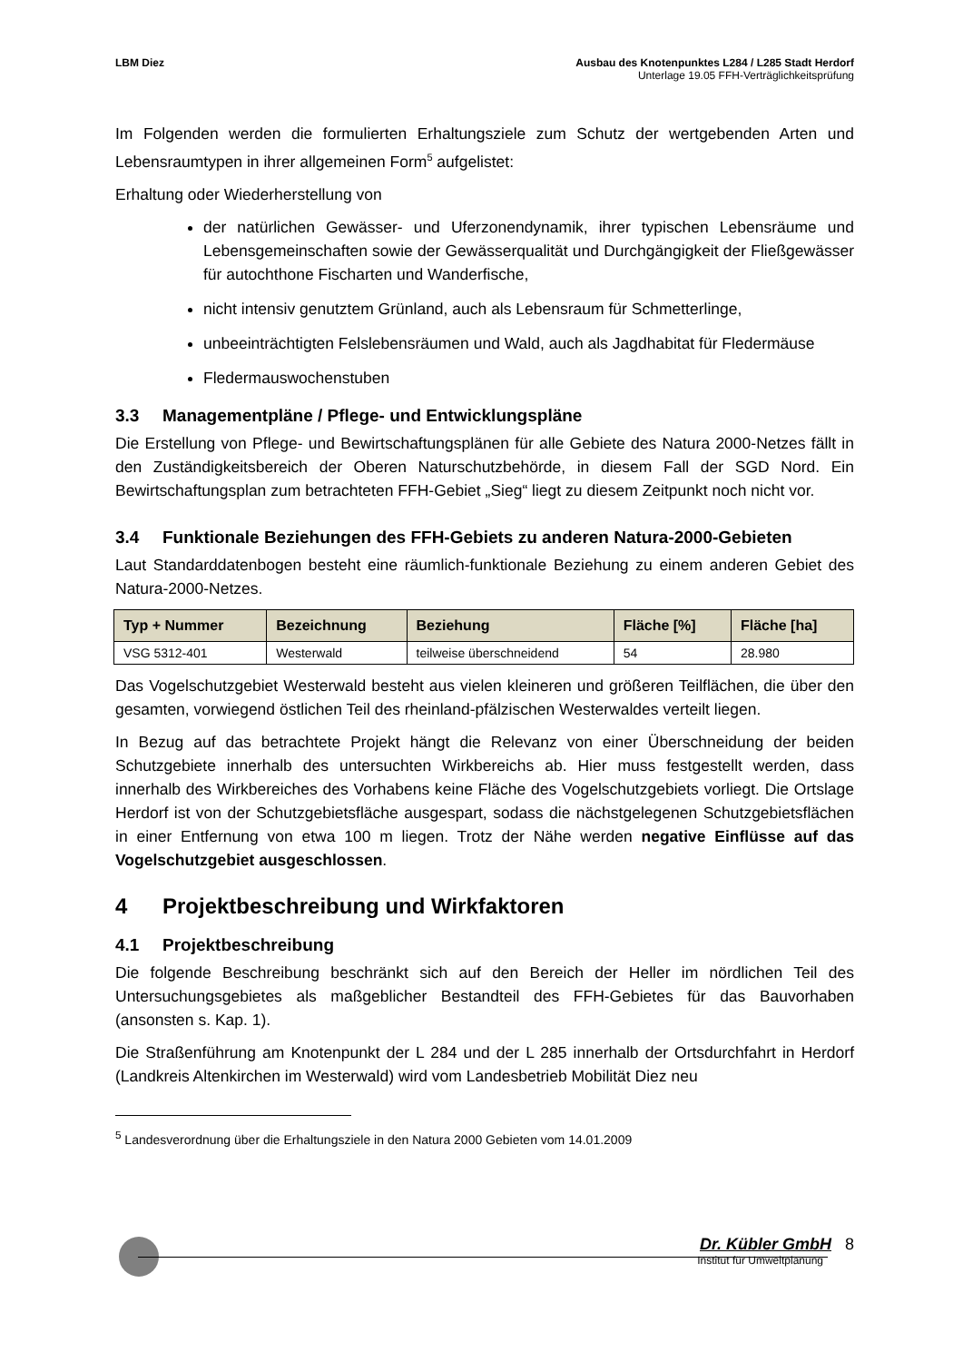LBM Diez Ausbau des Knotenpunktes L284 / L285 Stadt Herdorf
Unterlage 19.05 FFH-Verträglichkeitsprüfung
Im Folgenden werden die formulierten Erhaltungsziele zum Schutz der wertgebenden Arten und Lebensraumtypen in ihrer allgemeinen Form<sup>5</sup> aufgelistet:
Erhaltung oder Wiederherstellung von
der natürlichen Gewässer- und Uferzonendynamik, ihrer typischen Lebensräume und Lebensgemeinschaften sowie der Gewässerqualität und Durchgängigkeit der Fließgewässer für autochthone Fischarten und Wanderfische,
nicht intensiv genutztem Grünland, auch als Lebensraum für Schmetterlinge,
unbeeinträchtigten Felslebensräumen und Wald, auch als Jagdhabitat für Fledermäuse
Fledermauswochenstuben
3.3 Managementpläne / Pflege- und Entwicklungspläne
Die Erstellung von Pflege- und Bewirtschaftungsplänen für alle Gebiete des Natura 2000-Netzes fällt in den Zuständigkeitsbereich der Oberen Naturschutzbehörde, in diesem Fall der SGD Nord. Ein Bewirtschaftungsplan zum betrachteten FFH-Gebiet „Sieg“ liegt zu diesem Zeitpunkt noch nicht vor.
3.4 Funktionale Beziehungen des FFH-Gebiets zu anderen Natura-2000-Gebieten
Laut Standarddatenbogen besteht eine räumlich-funktionale Beziehung zu einem anderen Gebiet des Natura-2000-Netzes.
| Typ + Nummer | Bezeichnung | Beziehung | Fläche [%] | Fläche [ha] |
| --- | --- | --- | --- | --- |
| VSG 5312-401 | Westerwald | teilweise überschneidend | 54 | 28.980 |
Das Vogelschutzgebiet Westerwald besteht aus vielen kleineren und größeren Teilflächen, die über den gesamten, vorwiegend östlichen Teil des rheinland-pfälzischen Westerwaldes verteilt liegen.
In Bezug auf das betrachtete Projekt hängt die Relevanz von einer Überschneidung der beiden Schutzgebiete innerhalb des untersuchten Wirkbereichs ab. Hier muss festgestellt werden, dass innerhalb des Wirkbereiches des Vorhabens keine Fläche des Vogelschutzgebiets vorliegt. Die Ortslage Herdorf ist von der Schutzgebietsfläche ausgespart, sodass die nächstgelegenen Schutzgebietsflächen in einer Entfernung von etwa 100 m liegen. Trotz der Nähe werden negative Einflüsse auf das Vogelschutzgebiet ausgeschlossen.
4 Projektbeschreibung und Wirkfaktoren
4.1 Projektbeschreibung
Die folgende Beschreibung beschränkt sich auf den Bereich der Heller im nördlichen Teil des Untersuchungsgebietes als maßgeblicher Bestandteil des FFH-Gebietes für das Bauvorhaben (ansonsten s. Kap. 1).
Die Straßenführung am Knotenpunkt der L 284 und der L 285 innerhalb der Ortsdurchfahrt in Herdorf (Landkreis Altenkirchen im Westerwald) wird vom Landesbetrieb Mobilität Diez neu
<sup>5</sup> Landesverordnung über die Erhaltungsziele in den Natura 2000 Gebieten vom 14.01.2009
Dr. Kübler GmbH 8
Institut für Umweltplanung